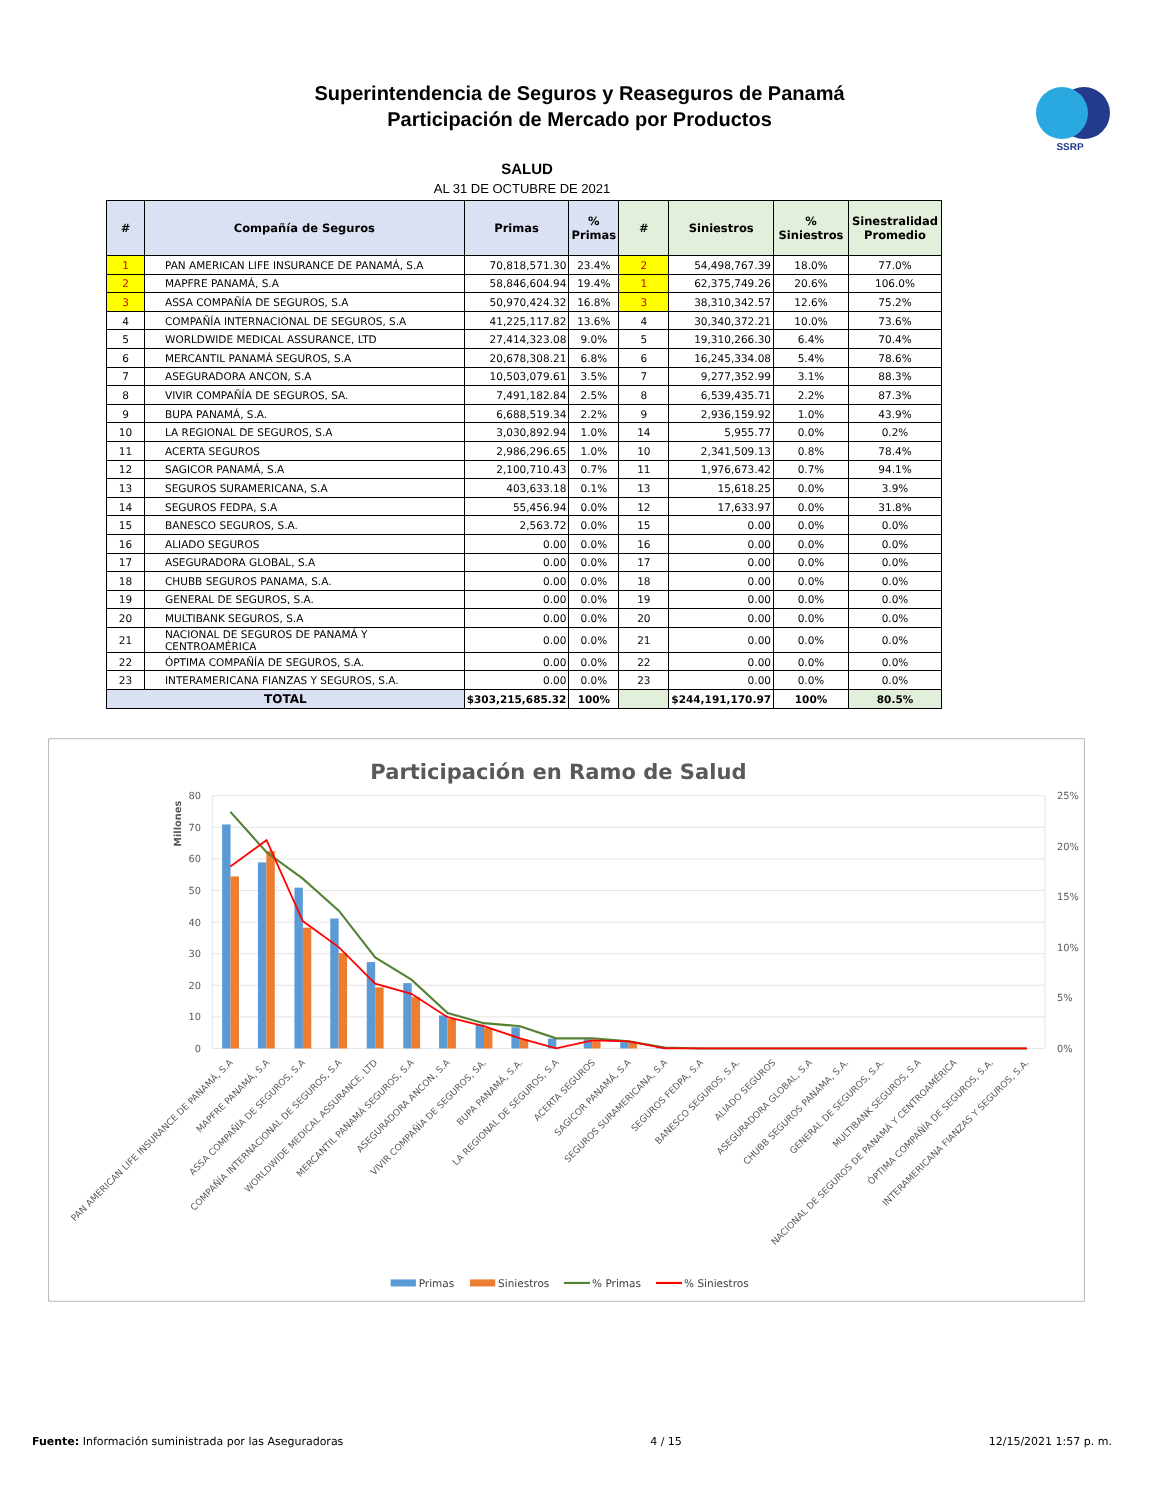Superintendencia de Seguros y Reaseguros de Panamá
Participación de Mercado por Productos
SSRP
SALUD
AL 31 DE OCTUBRE DE 2021
| # | Compañía de Seguros | Primas | % Primas | # | Siniestros | % Siniestros | Sinestralidad Promedio |
| --- | --- | --- | --- | --- | --- | --- | --- |
| 1 | PAN AMERICAN LIFE INSURANCE DE PANAMÁ, S.A | 70,818,571.30 | 23.4% | 2 | 54,498,767.39 | 18.0% | 77.0% |
| 2 | MAPFRE PANAMÁ, S.A | 58,846,604.94 | 19.4% | 1 | 62,375,749.26 | 20.6% | 106.0% |
| 3 | ASSA COMPAÑÍA DE SEGUROS, S.A | 50,970,424.32 | 16.8% | 3 | 38,310,342.57 | 12.6% | 75.2% |
| 4 | COMPAÑÍA INTERNACIONAL DE SEGUROS, S.A | 41,225,117.82 | 13.6% | 4 | 30,340,372.21 | 10.0% | 73.6% |
| 5 | WORLDWIDE MEDICAL ASSURANCE, LTD | 27,414,323.08 | 9.0% | 5 | 19,310,266.30 | 6.4% | 70.4% |
| 6 | MERCANTIL PANAMÁ SEGUROS, S.A | 20,678,308.21 | 6.8% | 6 | 16,245,334.08 | 5.4% | 78.6% |
| 7 | ASEGURADORA ANCON, S.A | 10,503,079.61 | 3.5% | 7 | 9,277,352.99 | 3.1% | 88.3% |
| 8 | VIVIR COMPAÑÍA DE SEGUROS, SA. | 7,491,182.84 | 2.5% | 8 | 6,539,435.71 | 2.2% | 87.3% |
| 9 | BUPA PANAMÁ, S.A. | 6,688,519.34 | 2.2% | 9 | 2,936,159.92 | 1.0% | 43.9% |
| 10 | LA REGIONAL DE SEGUROS, S.A | 3,030,892.94 | 1.0% | 14 | 5,955.77 | 0.0% | 0.2% |
| 11 | ACERTA SEGUROS | 2,986,296.65 | 1.0% | 10 | 2,341,509.13 | 0.8% | 78.4% |
| 12 | SAGICOR PANAMÁ, S.A | 2,100,710.43 | 0.7% | 11 | 1,976,673.42 | 0.7% | 94.1% |
| 13 | SEGUROS SURAMERICANA, S.A | 403,633.18 | 0.1% | 13 | 15,618.25 | 0.0% | 3.9% |
| 14 | SEGUROS FEDPA, S.A | 55,456.94 | 0.0% | 12 | 17,633.97 | 0.0% | 31.8% |
| 15 | BANESCO SEGUROS, S.A. | 2,563.72 | 0.0% | 15 | 0.00 | 0.0% | 0.0% |
| 16 | ALIADO SEGUROS | 0.00 | 0.0% | 16 | 0.00 | 0.0% | 0.0% |
| 17 | ASEGURADORA GLOBAL, S.A | 0.00 | 0.0% | 17 | 0.00 | 0.0% | 0.0% |
| 18 | CHUBB SEGUROS PANAMA, S.A. | 0.00 | 0.0% | 18 | 0.00 | 0.0% | 0.0% |
| 19 | GENERAL DE SEGUROS, S.A. | 0.00 | 0.0% | 19 | 0.00 | 0.0% | 0.0% |
| 20 | MULTIBANK SEGUROS, S.A | 0.00 | 0.0% | 20 | 0.00 | 0.0% | 0.0% |
| 21 | NACIONAL DE SEGUROS DE PANAMÁ Y CENTROAMÉRICA | 0.00 | 0.0% | 21 | 0.00 | 0.0% | 0.0% |
| 22 | ÓPTIMA COMPAÑÍA DE SEGUROS, S.A. | 0.00 | 0.0% | 22 | 0.00 | 0.0% | 0.0% |
| 23 | INTERAMERICANA FIANZAS Y SEGUROS, S.A. | 0.00 | 0.0% | 23 | 0.00 | 0.0% | 0.0% |
| TOTAL | | $303,215,685.32 | 100% | | $244,191,170.97 | 100% | 80.5% |
Participación en Ramo de Salud
80
70
60
50
40
30
20
10
0
25%
20%
15%
10%
5%
0%
Millones
PAN AMERICAN LIFE INSURANCE DE PANAMÁ, S.A
MAPFRE PANAMÁ, S.A
ASSA COMPAÑÍA DE SEGUROS, S.A
COMPAÑÍA INTERNACIONAL DE SEGUROS, S.A
WORLDWIDE MEDICAL ASSURANCE, LTD
MERCANTIL PANAMÁ SEGUROS, S.A
ASEGURADORA ANCON, S.A
VIVIR COMPAÑÍA DE SEGUROS, SA.
BUPA PANAMÁ, S.A.
LA REGIONAL DE SEGUROS, S.A
ACERTA SEGUROS
SAGICOR PANAMÁ, S.A
SEGUROS SURAMERICANA, S.A
SEGUROS FEDPA, S.A
BANESCO SEGUROS, S.A.
ALIADO SEGUROS
ASEGURADORA GLOBAL, S.A
CHUBB SEGUROS PANAMA, S.A.
GENERAL DE SEGUROS, S.A.
MULTIBANK SEGUROS, S.A
NACIONAL DE SEGUROS DE PANAMÁ Y CENTROAMÉRICA
ÓPTIMA COMPAÑÍA DE SEGUROS, S.A.
INTERAMERICANA FIANZAS Y SEGUROS, S.A.
Primas
Siniestros
% Primas
% Siniestros
Fuente: Información suministrada por las Aseguradoras
4 / 15 12/15/2021 1:57 p. m.